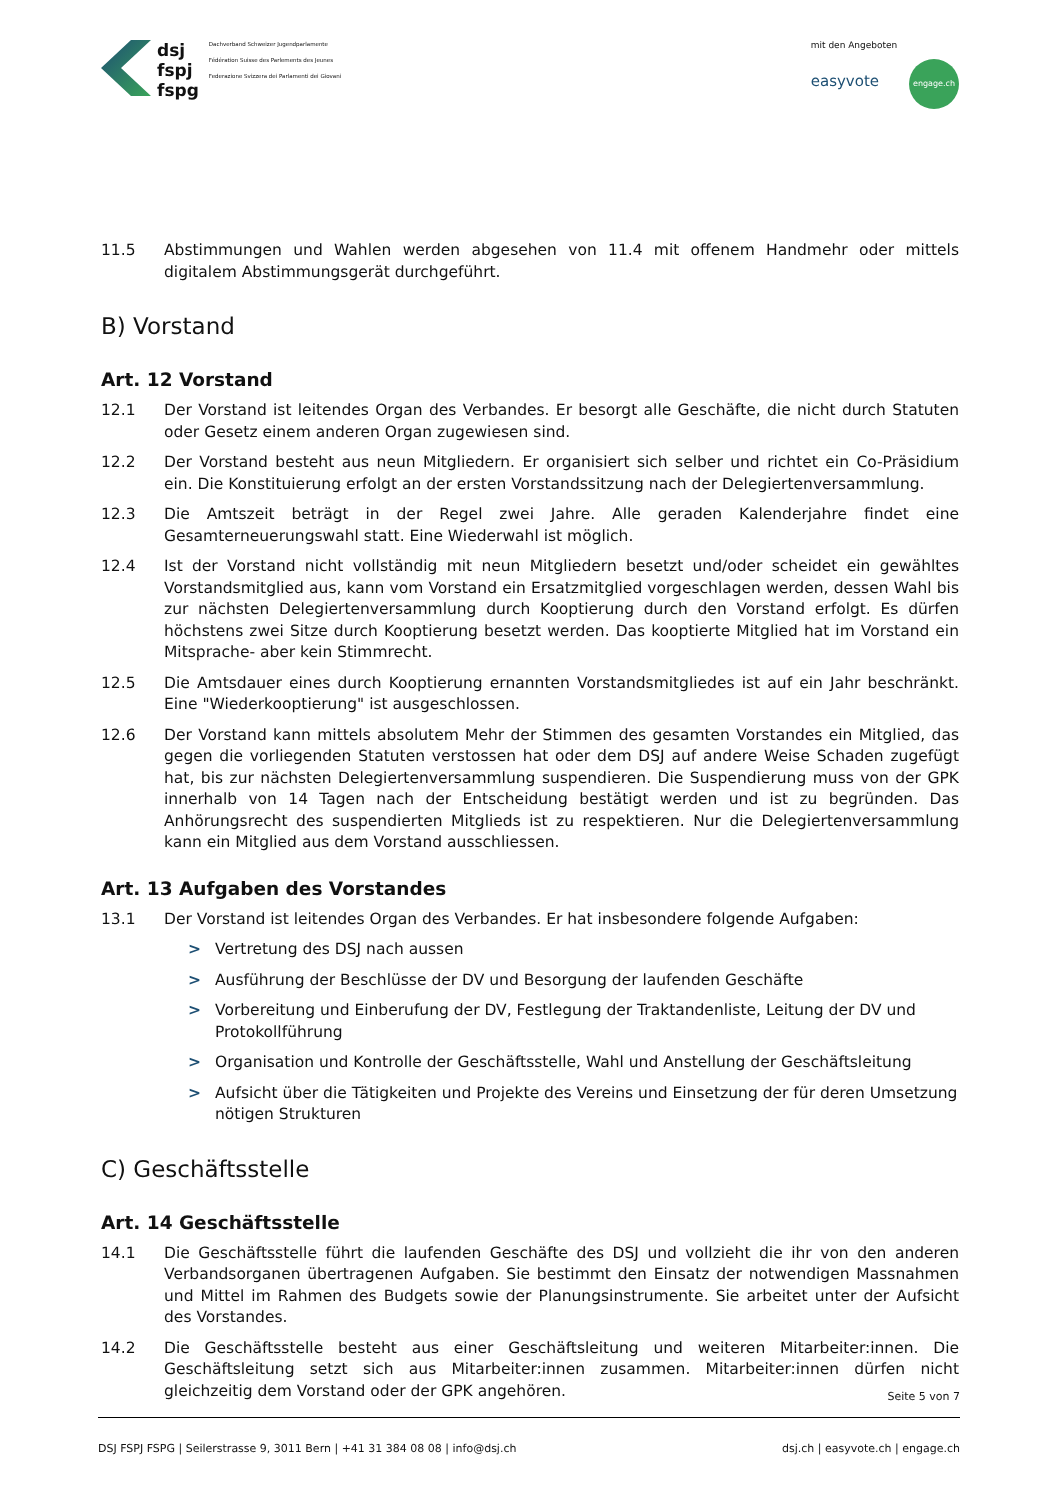dsj
fspj
fspg
Dachverband Schweizer Jugendparlamente
Fédération Suisse des Parlements des Jeunes
Federazione Svizzera dei Parlamenti dei Giovani
mit den Angeboten
easyvote engage.ch
11.5 Abstimmungen und Wahlen werden abgesehen von 11.4 mit offenem Handmehr oder mittels digitalem Abstimmungsgerät durchgeführt.
B) Vorstand
Art. 12 Vorstand
12.1 Der Vorstand ist leitendes Organ des Verbandes. Er besorgt alle Geschäfte, die nicht durch Statuten oder Gesetz einem anderen Organ zugewiesen sind.
12.2 Der Vorstand besteht aus neun Mitgliedern. Er organisiert sich selber und richtet ein Co-Präsidium ein. Die Konstituierung erfolgt an der ersten Vorstandssitzung nach der Delegiertenversammlung.
12.3 Die Amtszeit beträgt in der Regel zwei Jahre. Alle geraden Kalenderjahre findet eine Gesamterneuerungswahl statt. Eine Wiederwahl ist möglich.
12.4 Ist der Vorstand nicht vollständig mit neun Mitgliedern besetzt und/oder scheidet ein gewähltes Vorstandsmitglied aus, kann vom Vorstand ein Ersatzmitglied vorgeschlagen werden, dessen Wahl bis zur nächsten Delegiertenversammlung durch Kooptierung durch den Vorstand erfolgt. Es dürfen höchstens zwei Sitze durch Kooptierung besetzt werden. Das kooptierte Mitglied hat im Vorstand ein Mitsprache- aber kein Stimmrecht.
12.5 Die Amtsdauer eines durch Kooptierung ernannten Vorstandsmitgliedes ist auf ein Jahr beschränkt. Eine "Wiederkooptierung" ist ausgeschlossen.
12.6 Der Vorstand kann mittels absolutem Mehr der Stimmen des gesamten Vorstandes ein Mitglied, das gegen die vorliegenden Statuten verstossen hat oder dem DSJ auf andere Weise Schaden zugefügt hat, bis zur nächsten Delegiertenversammlung suspendieren. Die Suspendierung muss von der GPK innerhalb von 14 Tagen nach der Entscheidung bestätigt werden und ist zu begründen. Das Anhörungsrecht des suspendierten Mitglieds ist zu respektieren. Nur die Delegiertenversammlung kann ein Mitglied aus dem Vorstand ausschliessen.
Art. 13 Aufgaben des Vorstandes
13.1 Der Vorstand ist leitendes Organ des Verbandes. Er hat insbesondere folgende Aufgaben:
> Vertretung des DSJ nach aussen
> Ausführung der Beschlüsse der DV und Besorgung der laufenden Geschäfte
> Vorbereitung und Einberufung der DV, Festlegung der Traktandenliste, Leitung der DV und Protokollführung
> Organisation und Kontrolle der Geschäftsstelle, Wahl und Anstellung der Geschäftsleitung
> Aufsicht über die Tätigkeiten und Projekte des Vereins und Einsetzung der für deren Umsetzung nötigen Strukturen
C) Geschäftsstelle
Art. 14 Geschäftsstelle
14.1 Die Geschäftsstelle führt die laufenden Geschäfte des DSJ und vollzieht die ihr von den anderen Verbandsorganen übertragenen Aufgaben. Sie bestimmt den Einsatz der notwendigen Massnahmen und Mittel im Rahmen des Budgets sowie der Planungsinstrumente. Sie arbeitet unter der Aufsicht des Vorstandes.
14.2 Die Geschäftsstelle besteht aus einer Geschäftsleitung und weiteren Mitarbeiter:innen. Die Geschäftsleitung setzt sich aus Mitarbeiter:innen zusammen. Mitarbeiter:innen dürfen nicht gleichzeitig dem Vorstand oder der GPK angehören.
Seite 5 von 7
DSJ FSPJ FSPG | Seilerstrasse 9, 3011 Bern | +41 31 384 08 08 | info@dsj.ch dsj.ch | easyvote.ch | engage.ch